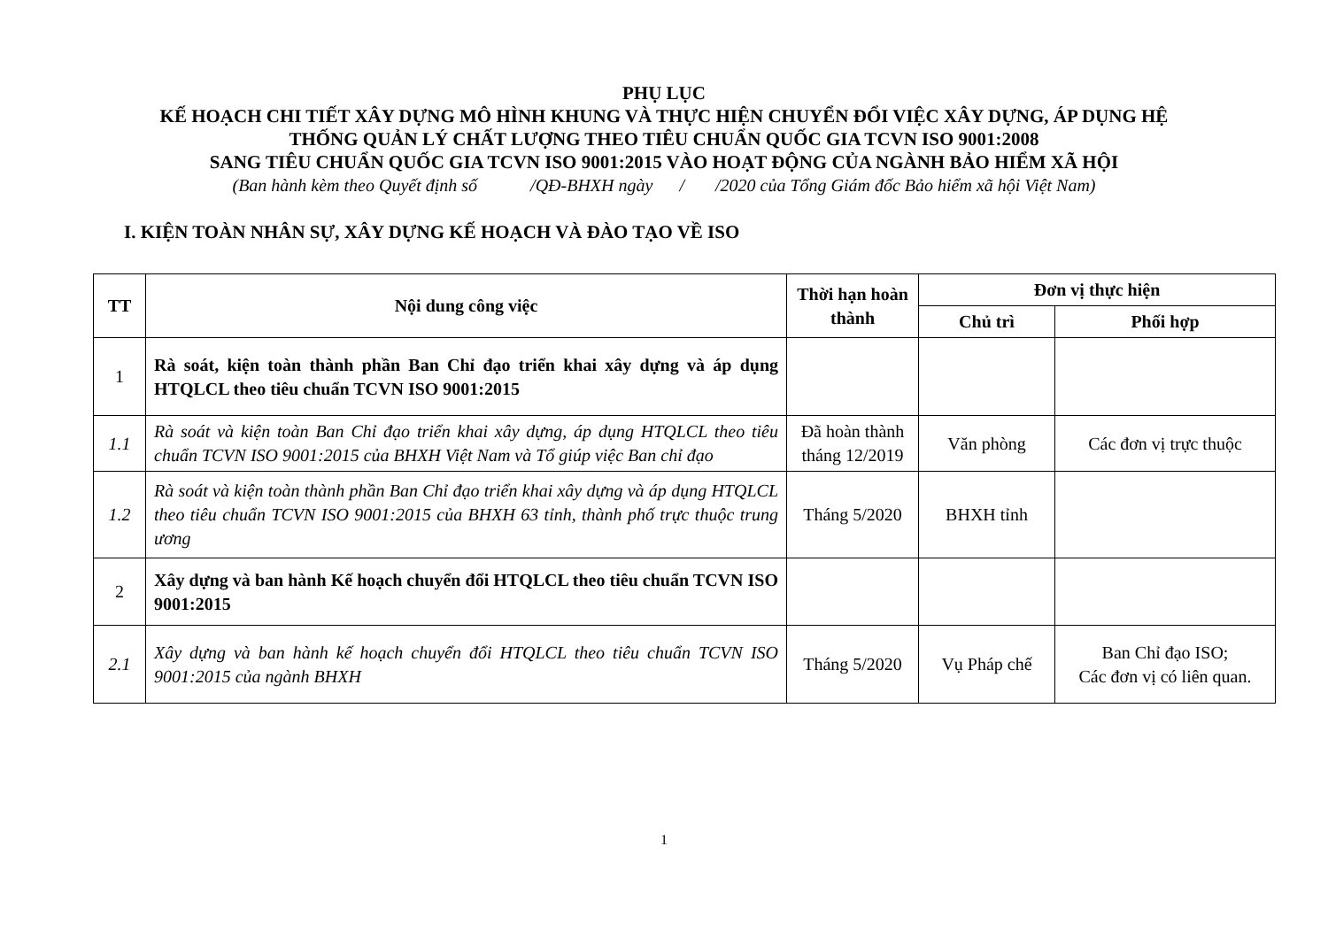PHỤ LỤC
KẾ HOẠCH CHI TIẾT XÂY DỰNG MÔ HÌNH KHUNG VÀ THỰC HIỆN CHUYỂN ĐỔI VIỆC XÂY DỰNG, ÁP DỤNG HỆ
THỐNG QUẢN LÝ CHẤT LƯỢNG THEO TIÊU CHUẨN QUỐC GIA TCVN ISO 9001:2008
SANG TIÊU CHUẨN QUỐC GIA TCVN ISO 9001:2015 VÀO HOẠT ĐỘNG CỦA NGÀNH BẢO HIỂM XÃ HỘI
(Ban hành kèm theo Quyết định số /QĐ-BHXH ngày / /2020 của Tổng Giám đốc Bảo hiểm xã hội Việt Nam)
I. KIỆN TOÀN NHÂN SỰ, XÂY DỰNG KẾ HOẠCH VÀ ĐÀO TẠO VỀ ISO
| TT | Nội dung công việc | Thời hạn hoàn thành | Đơn vị thực hiện | |
| --- | --- | --- | --- | --- |
| | | | Chủ trì | Phối hợp |
| 1 | Rà soát, kiện toàn thành phần Ban Chỉ đạo triển khai xây dựng và áp dụng HTQLCL theo tiêu chuẩn TCVN ISO 9001:2015 | | | |
| 1.1 | Rà soát và kiện toàn Ban Chỉ đạo triển khai xây dựng, áp dụng HTQLCL theo tiêu chuẩn TCVN ISO 9001:2015 của BHXH Việt Nam và Tổ giúp việc Ban chỉ đạo | Đã hoàn thành tháng 12/2019 | Văn phòng | Các đơn vị trực thuộc |
| 1.2 | Rà soát và kiện toàn thành phần Ban Chỉ đạo triển khai xây dựng và áp dụng HTQLCL theo tiêu chuẩn TCVN ISO 9001:2015 của BHXH 63 tỉnh, thành phố trực thuộc trung ương | Tháng 5/2020 | BHXH tỉnh | |
| 2 | Xây dựng và ban hành Kế hoạch chuyển đổi HTQLCL theo tiêu chuẩn TCVN ISO 9001:2015 | | | |
| 2.1 | Xây dựng và ban hành kế hoạch chuyển đổi HTQLCL theo tiêu chuẩn TCVN ISO 9001:2015 của ngành BHXH | Tháng 5/2020 | Vụ Pháp chế | Ban Chỉ đạo ISO; Các đơn vị có liên quan. |
1